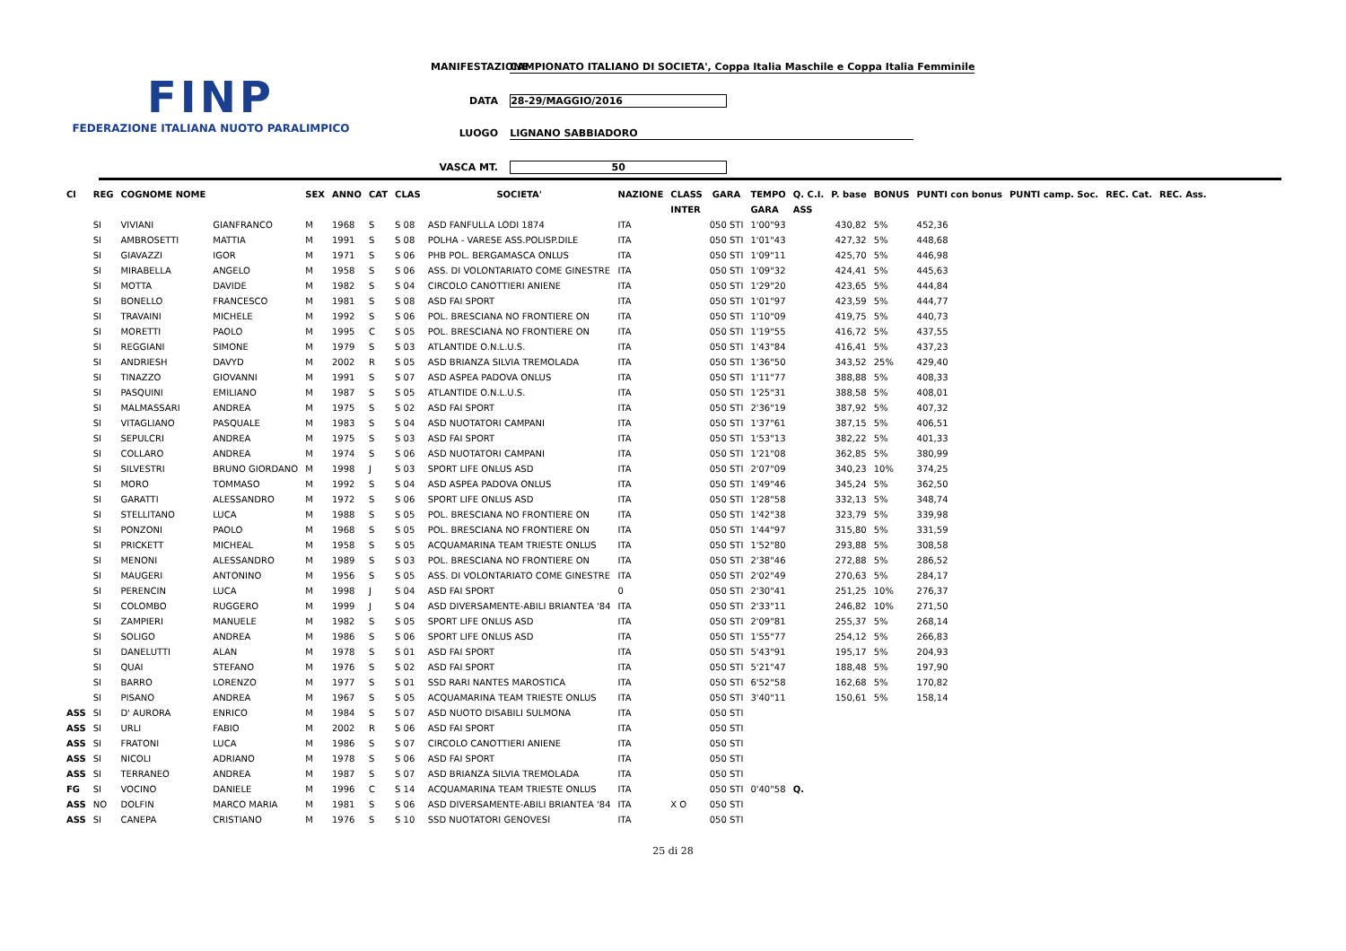FINP
FEDERAZIONE ITALIANA NUOTO PARALIMPICO
MANIFESTAZIONE CAMPIONATO ITALIANO DI SOCIETA', Coppa Italia Maschile e Coppa Italia Femminile
DATA 28-29/MAGGIO/2016
LUOGO LIGNANO SABBIADORO
VASCA MT. 50
| Cl | REG | COGNOME NOME | | SEX | ANNO | CAT | CLAS | SOCIETA' | NAZIONE | CLASS | GARA | TEMPO | Q. C.I. | P. base | BONUS | PUNTI con bonus | PUNTI camp. Soc. | REC. Cat. | REC. Ass. |
| --- | --- | --- | --- | --- | --- | --- | --- | --- | --- | --- | --- | --- | --- | --- | --- | --- | --- | --- | --- |
| | | | | | | | | | | INTER | | GARA | ASS | | | | | | |
| | SI | VIVIANI | GIANFRANCO | M | 1968 | S | S 08 | ASD FANFULLA LODI 1874 | ITA | | 050 STI | 1'00"93 | | 430,82 | 5% | 452,36 | | | |
| | SI | AMBROSETTI | MATTIA | M | 1991 | S | S 08 | POLHA - VARESE ASS.POLISP.DILE | ITA | | 050 STI | 1'01"43 | | 427,32 | 5% | 448,68 | | | |
| | SI | GIAVAZZI | IGOR | M | 1971 | S | S 06 | PHB POL. BERGAMASCA ONLUS | ITA | | 050 STI | 1'09"11 | | 425,70 | 5% | 446,98 | | | |
| | SI | MIRABELLA | ANGELO | M | 1958 | S | S 06 | ASS. DI VOLONTARIATO COME GINESTRE | ITA | | 050 STI | 1'09"32 | | 424,41 | 5% | 445,63 | | | |
| | SI | MOTTA | DAVIDE | M | 1982 | S | S 04 | CIRCOLO CANOTTIERI ANIENE | ITA | | 050 STI | 1'29"20 | | 423,65 | 5% | 444,84 | | | |
| | SI | BONELLO | FRANCESCO | M | 1981 | S | S 08 | ASD FAI SPORT | ITA | | 050 STI | 1'01"97 | | 423,59 | 5% | 444,77 | | | |
| | SI | TRAVAINI | MICHELE | M | 1992 | S | S 06 | POL. BRESCIANA NO FRONTIERE ON | ITA | | 050 STI | 1'10"09 | | 419,75 | 5% | 440,73 | | | |
| | SI | MORETTI | PAOLO | M | 1995 | C | S 05 | POL. BRESCIANA NO FRONTIERE ON | ITA | | 050 STI | 1'19"55 | | 416,72 | 5% | 437,55 | | | |
| | SI | REGGIANI | SIMONE | M | 1979 | S | S 03 | ATLANTIDE O.N.L.U.S. | ITA | | 050 STI | 1'43"84 | | 416,41 | 5% | 437,23 | | | |
| | SI | ANDRIESH | DAVYD | M | 2002 | R | S 05 | ASD BRIANZA SILVIA TREMOLADA | ITA | | 050 STI | 1'36"50 | | 343,52 | 25% | 429,40 | | | |
| | SI | TINAZZO | GIOVANNI | M | 1991 | S | S 07 | ASD ASPEA PADOVA ONLUS | ITA | | 050 STI | 1'11"77 | | 388,88 | 5% | 408,33 | | | |
| | SI | PASQUINI | EMILIANO | M | 1987 | S | S 05 | ATLANTIDE O.N.L.U.S. | ITA | | 050 STI | 1'25"31 | | 388,58 | 5% | 408,01 | | | |
| | SI | MALMASSARI | ANDREA | M | 1975 | S | S 02 | ASD FAI SPORT | ITA | | 050 STI | 2'36"19 | | 387,92 | 5% | 407,32 | | | |
| | SI | VITAGLIANO | PASQUALE | M | 1983 | S | S 04 | ASD NUOTATORI CAMPANI | ITA | | 050 STI | 1'37"61 | | 387,15 | 5% | 406,51 | | | |
| | SI | SEPULCRI | ANDREA | M | 1975 | S | S 03 | ASD FAI SPORT | ITA | | 050 STI | 1'53"13 | | 382,22 | 5% | 401,33 | | | |
| | SI | COLLARO | ANDREA | M | 1974 | S | S 06 | ASD NUOTATORI CAMPANI | ITA | | 050 STI | 1'21"08 | | 362,85 | 5% | 380,99 | | | |
| | SI | SILVESTRI | BRUNO GIORDANO | M | 1998 | J | S 03 | SPORT LIFE ONLUS ASD | ITA | | 050 STI | 2'07"09 | | 340,23 | 10% | 374,25 | | | |
| | SI | MORO | TOMMASO | M | 1992 | S | S 04 | ASD ASPEA PADOVA ONLUS | ITA | | 050 STI | 1'49"46 | | 345,24 | 5% | 362,50 | | | |
| | SI | GARATTI | ALESSANDRO | M | 1972 | S | S 06 | SPORT LIFE ONLUS ASD | ITA | | 050 STI | 1'28"58 | | 332,13 | 5% | 348,74 | | | |
| | SI | STELLITANO | LUCA | M | 1988 | S | S 05 | POL. BRESCIANA NO FRONTIERE ON | ITA | | 050 STI | 1'42"38 | | 323,79 | 5% | 339,98 | | | |
| | SI | PONZONI | PAOLO | M | 1968 | S | S 05 | POL. BRESCIANA NO FRONTIERE ON | ITA | | 050 STI | 1'44"97 | | 315,80 | 5% | 331,59 | | | |
| | SI | PRICKETT | MICHEAL | M | 1958 | S | S 05 | ACQUAMARINA TEAM TRIESTE ONLUS | ITA | | 050 STI | 1'52"80 | | 293,88 | 5% | 308,58 | | | |
| | SI | MENONI | ALESSANDRO | M | 1989 | S | S 03 | POL. BRESCIANA NO FRONTIERE ON | ITA | | 050 STI | 2'38"46 | | 272,88 | 5% | 286,52 | | | |
| | SI | MAUGERI | ANTONINO | M | 1956 | S | S 05 | ASS. DI VOLONTARIATO COME GINESTRE | ITA | | 050 STI | 2'02"49 | | 270,63 | 5% | 284,17 | | | |
| | SI | PERENCIN | LUCA | M | 1998 | J | S 04 | ASD FAI SPORT | 0 | | 050 STI | 2'30"41 | | 251,25 | 10% | 276,37 | | | |
| | SI | COLOMBO | RUGGERO | M | 1999 | J | S 04 | ASD DIVERSAMENTE-ABILI BRIANTEA '84 | ITA | | 050 STI | 2'33"11 | | 246,82 | 10% | 271,50 | | | |
| | SI | ZAMPIERI | MANUELE | M | 1982 | S | S 05 | SPORT LIFE ONLUS ASD | ITA | | 050 STI | 2'09"81 | | 255,37 | 5% | 268,14 | | | |
| | SI | SOLIGO | ANDREA | M | 1986 | S | S 06 | SPORT LIFE ONLUS ASD | ITA | | 050 STI | 1'55"77 | | 254,12 | 5% | 266,83 | | | |
| | SI | DANELUTTI | ALAN | M | 1978 | S | S 01 | ASD FAI SPORT | ITA | | 050 STI | 5'43"91 | | 195,17 | 5% | 204,93 | | | |
| | SI | QUAI | STEFANO | M | 1976 | S | S 02 | ASD FAI SPORT | ITA | | 050 STI | 5'21"47 | | 188,48 | 5% | 197,90 | | | |
| | SI | BARRO | LORENZO | M | 1977 | S | S 01 | SSD RARI NANTES MAROSTICA | ITA | | 050 STI | 6'52"58 | | 162,68 | 5% | 170,82 | | | |
| | SI | PISANO | ANDREA | M | 1967 | S | S 05 | ACQUAMARINA TEAM TRIESTE ONLUS | ITA | | 050 STI | 3'40"11 | | 150,61 | 5% | 158,14 | | | |
| ASS | SI | D' AURORA | ENRICO | M | 1984 | S | S 07 | ASD NUOTO DISABILI SULMONA | ITA | | 050 STI | | | | | | | | |
| ASS | SI | URLI | FABIO | M | 2002 | R | S 06 | ASD FAI SPORT | ITA | | 050 STI | | | | | | | | |
| ASS | SI | FRATONI | LUCA | M | 1986 | S | S 07 | CIRCOLO CANOTTIERI ANIENE | ITA | | 050 STI | | | | | | | | |
| ASS | SI | NICOLI | ADRIANO | M | 1978 | S | S 06 | ASD FAI SPORT | ITA | | 050 STI | | | | | | | | |
| ASS | SI | TERRANEO | ANDREA | M | 1987 | S | S 07 | ASD BRIANZA SILVIA TREMOLADA | ITA | | 050 STI | | | | | | | | |
| FG | SI | VOCINO | DANIELE | M | 1996 | C | S 14 | ACQUAMARINA TEAM TRIESTE ONLUS | ITA | | 050 STI | 0'40"58 | Q. | | | | | | |
| ASS | NO | DOLFIN | MARCO MARIA | M | 1981 | S | S 06 | ASD DIVERSAMENTE-ABILI BRIANTEA '84 | ITA | X O | 050 STI | | | | | | | | |
| ASS | SI | CANEPA | CRISTIANO | M | 1976 | S | S 10 | SSD NUOTATORI GENOVESI | ITA | | 050 STI | | | | | | | | |
25 di 28